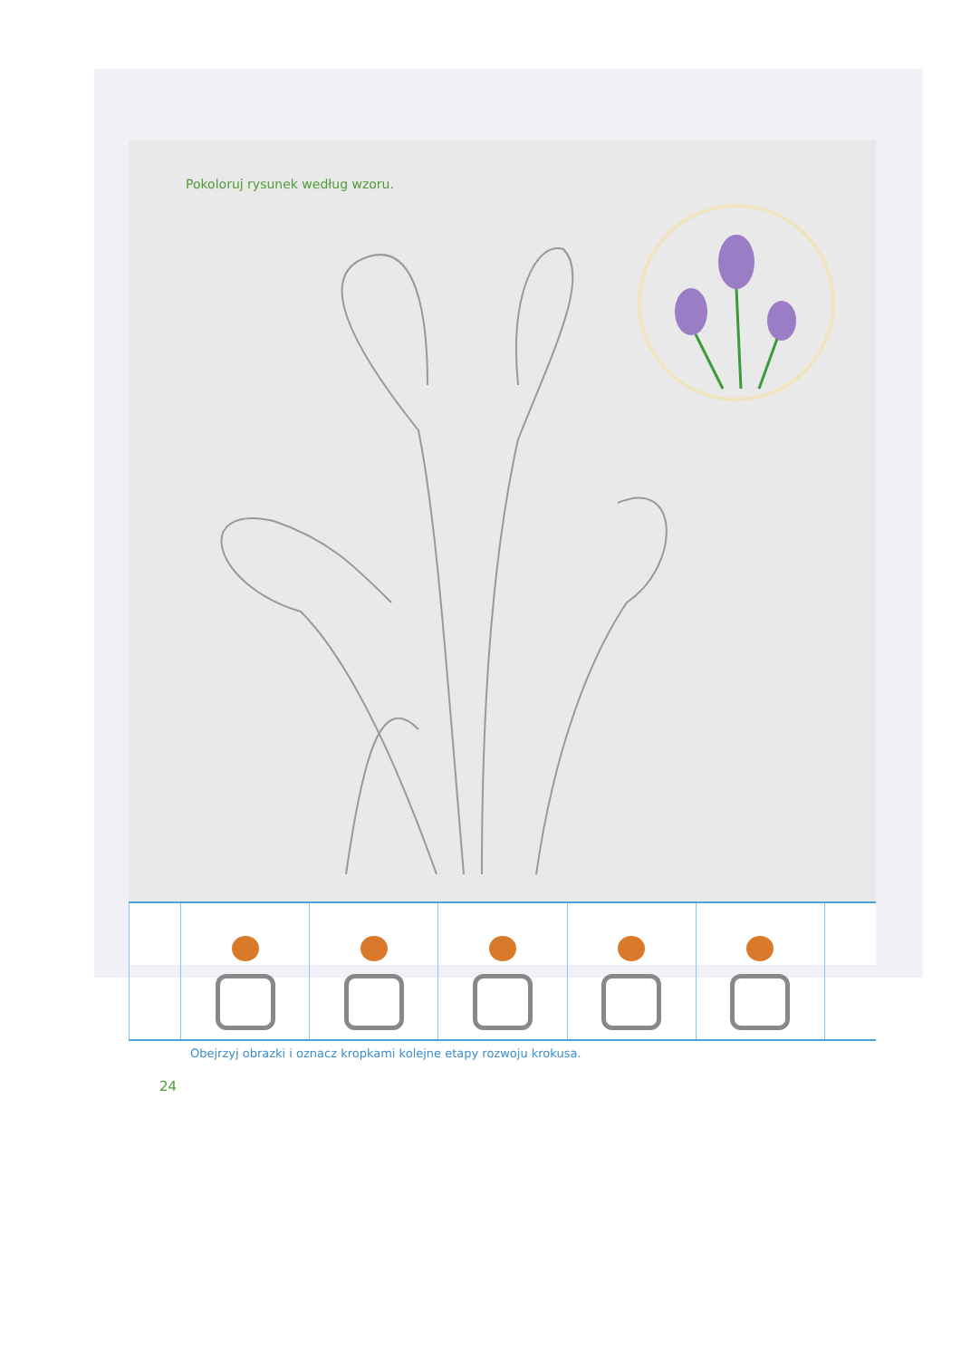Pokoloruj rysunek według wzoru.
Obejrzyj obrazki i oznacz kropkami kolejne etapy rozwoju krokusa.
24